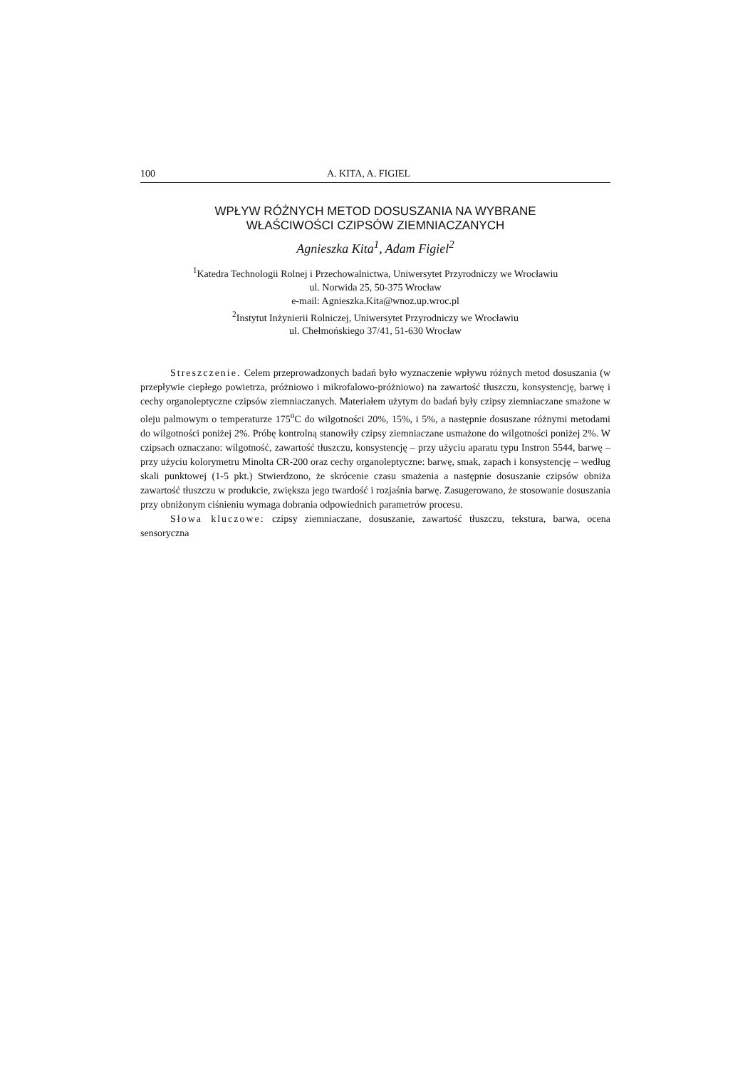100 A. KITA, A. FIGIEL
WPŁYW RÓŻNYCH METOD DOSUSZANIA NA WYBRANE
WŁAŚCIWOŚCI CZIPSÓW ZIEMNIACZANYCH
Agnieszka Kita<sup>1</sup>, Adam Figiel<sup>2</sup>
<sup>1</sup> Katedra Technologii Rolnej i Przechowalnictwa, Uniwersytet Przyrodniczy we Wrocławiu
ul. Norwida 25, 50-375 Wrocław
e-mail: Agnieszka.Kita@wnoz.up.wroc.pl
<sup>2</sup> Instytut Inżynierii Rolniczej, Uniwersytet Przyrodniczy we Wrocławiu
ul. Chełmońskiego 37/41, 51-630 Wrocław
Streszczenie. Celem przeprowadzonych badań było wyznaczenie wpływu różnych metod dosuszania (w przepływie ciepłego powietrza, próżniowo i mikrofalowo-próżniowo) na zawartość tłuszczu, konsystencję, barwę i cechy organoleptyczne czipsów ziemniaczanych. Materiałem użytym do badań były czipsy ziemniaczane smażone w oleju palmowym o temperaturze 175<sup>o</sup>C do wilgotności 20%, 15%, i 5%, a następnie dosuszane różnymi metodami do wilgotności poniżej 2%. Próbę kontrolną stanowiły czipsy ziemniaczane usmażone do wilgotności poniżej 2%. W czipsach oznaczano: wilgotność, zawartość tłuszczu, konsystencję – przy użyciu aparatu typu Instron 5544, barwę – przy użyciu kolorymetru Minolta CR-200 oraz cechy organoleptyczne: barwę, smak, zapach i konsystencję – według skali punktowej (1-5 pkt.) Stwierdzono, że skrócenie czasu smażenia a następnie dosuszanie czipsów obniża zawartość tłuszczu w produkcie, zwiększa jego twardość i rozjaśnia barwę. Zasugerowano, że stosowanie dosuszania przy obniżonym ciśnieniu wymaga dobrania odpowiednich parametrów procesu.
Słowa kluczowe: czipsy ziemniaczane, dosuszanie, zawartość tłuszczu, tekstura, barwa, ocena sensoryczna